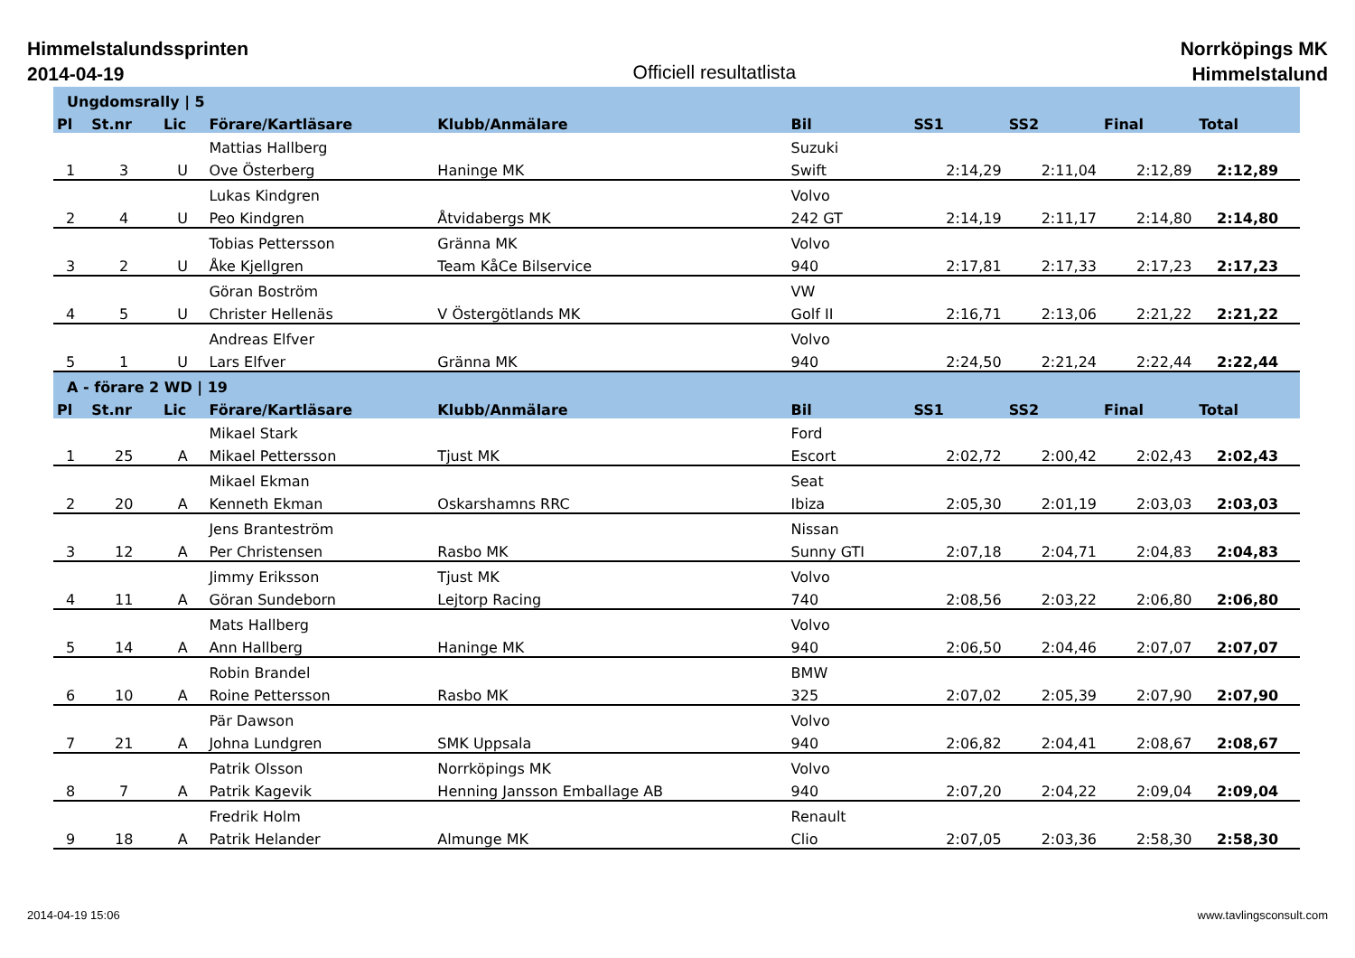Himmelstalundssprinten
2014-04-19
Officiell resultatlista
Norrköpings MK
Himmelstalund
| Ungdomsrally / 5 | | | | | | | | | |
| Pl | St.nr | Lic | Förare/Kartläsare | Klubb/Anmälare | Bil | SS1 | SS2 | Final | Total |
| | | | Mattias Hallberg | | Suzuki | | | | |
| 1 | 3 | U | Ove Österberg | Haninge MK | Swift | 2:14,29 | 2:11,04 | 2:12,89 | 2:12,89 |
| | | | Lukas Kindgren | | Volvo | | | | |
| 2 | 4 | U | Peo Kindgren | Åtvidabergs MK | 242 GT | 2:14,19 | 2:11,17 | 2:14,80 | 2:14,80 |
| | | | Tobias Pettersson | Gränna MK | Volvo | | | | |
| 3 | 2 | U | Åke Kjellgren | Team KåCe Bilservice | 940 | 2:17,81 | 2:17,33 | 2:17,23 | 2:17,23 |
| | | | Göran Boström | | VW | | | | |
| 4 | 5 | U | Christer Hellenäs | V Östergötlands MK | Golf II | 2:16,71 | 2:13,06 | 2:21,22 | 2:21,22 |
| | | | Andreas Elfver | | Volvo | | | | |
| 5 | 1 | U | Lars Elfver | Gränna MK | 940 | 2:24,50 | 2:21,24 | 2:22,44 | 2:22,44 |
| A - förare 2 WD / 19 | | | | | | | | | |
| Pl | St.nr | Lic | Förare/Kartläsare | Klubb/Anmälare | Bil | SS1 | SS2 | Final | Total |
| | | | Mikael Stark | | Ford | | | | |
| 1 | 25 | A | Mikael Pettersson | Tjust MK | Escort | 2:02,72 | 2:00,42 | 2:02,43 | 2:02,43 |
| | | | Mikael Ekman | | Seat | | | | |
| 2 | 20 | A | Kenneth Ekman | Oskarshamns RRC | Ibiza | 2:05,30 | 2:01,19 | 2:03,03 | 2:03,03 |
| | | | Jens Branteström | | Nissan | | | | |
| 3 | 12 | A | Per Christensen | Rasbo MK | Sunny GTI | 2:07,18 | 2:04,71 | 2:04,83 | 2:04,83 |
| | | | Jimmy Eriksson | Tjust MK | Volvo | | | | |
| 4 | 11 | A | Göran Sundeborn | Lejtorp Racing | 740 | 2:08,56 | 2:03,22 | 2:06,80 | 2:06,80 |
| | | | Mats Hallberg | | Volvo | | | | |
| 5 | 14 | A | Ann Hallberg | Haninge MK | 940 | 2:06,50 | 2:04,46 | 2:07,07 | 2:07,07 |
| | | | Robin Brandel | | BMW | | | | |
| 6 | 10 | A | Roine Pettersson | Rasbo MK | 325 | 2:07,02 | 2:05,39 | 2:07,90 | 2:07,90 |
| | | | Pär Dawson | | Volvo | | | | |
| 7 | 21 | A | Johna Lundgren | SMK Uppsala | 940 | 2:06,82 | 2:04,41 | 2:08,67 | 2:08,67 |
| | | | Patrik Olsson | Norrköpings MK | Volvo | | | | |
| 8 | 7 | A | Patrik Kagevik | Henning Jansson Emballage AB | 940 | 2:07,20 | 2:04,22 | 2:09,04 | 2:09,04 |
| | | | Fredrik Holm | | Renault | | | | |
| 9 | 18 | A | Patrik Helander | Almunge MK | Clio | 2:07,05 | 2:03,36 | 2:58,30 | 2:58,30 |
2014-04-19 15:06 www.tavlingsconsult.com